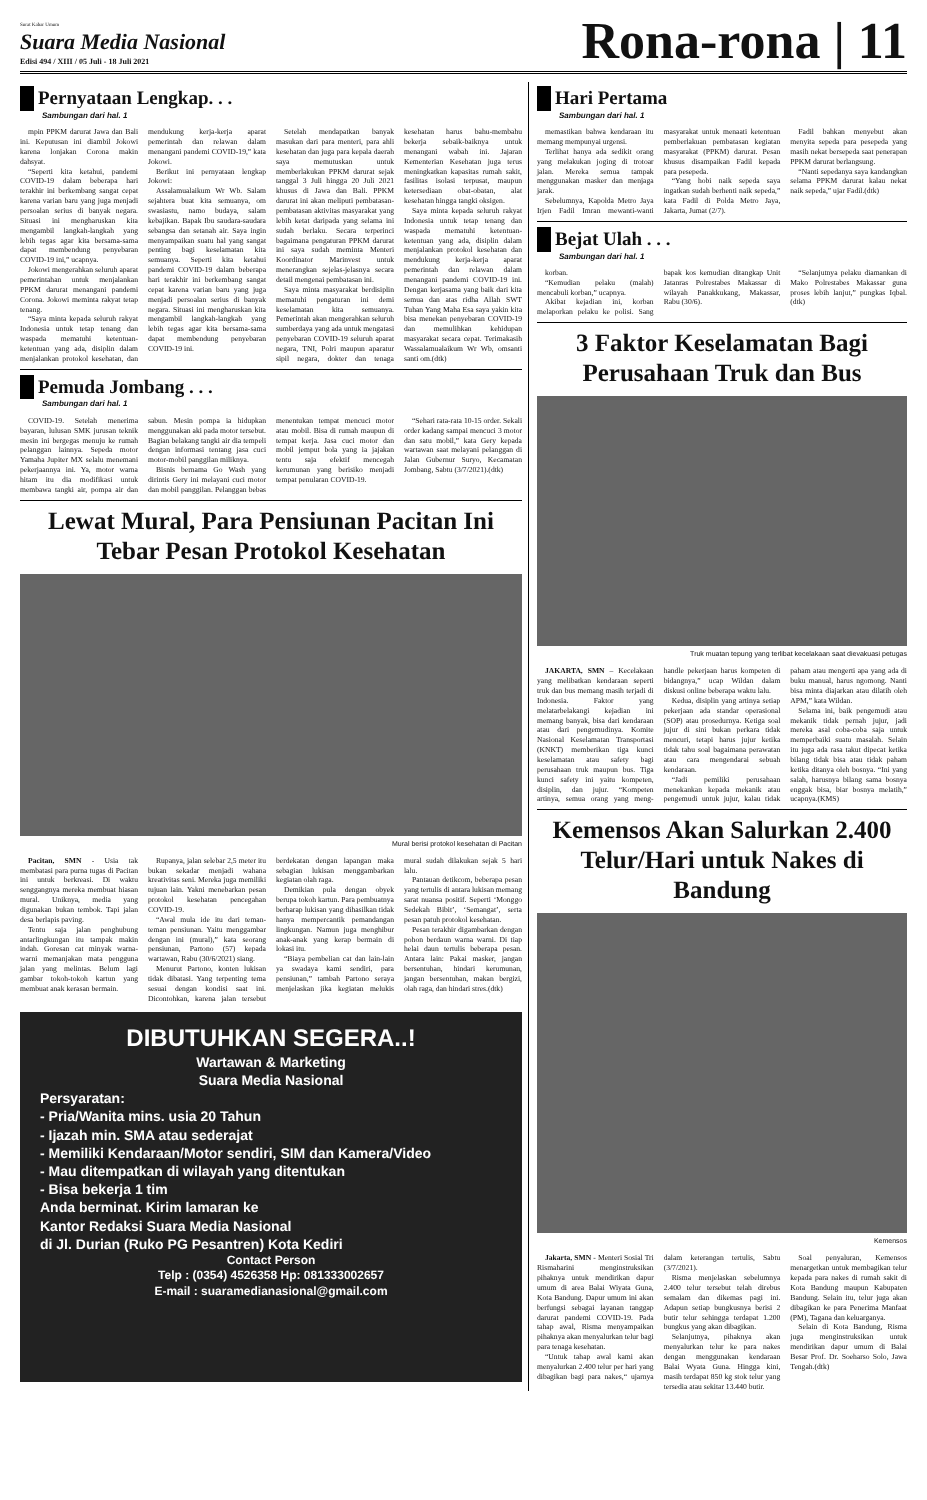Surat Kabar Umum
Suara Media Nasional
Edisi 494 / XIII / 05 Juli - 18 Juli 2021
Rona-rona | 11
Pernyataan Lengkap. . .
Sambungan dari hal. 1
mpin PPKM darurat Jawa dan Bali ini. Keputusan ini diambil Jokowi karena lonjakan Corona makin dahsyat.
“Seperti kita ketahui, pandemi COVID-19 dalam beberapa hari terakhir ini berkembang sangat cepat karena varian baru yang juga menjadi persoalan serius di banyak negara. Situasi ini mengharuskan kita mengambil langkah-langkah yang lebih tegas agar kita bersama-sama dapat membendung penyebaran COVID-19 ini,” ucapnya.
Jokowi mengerahkan seluruh aparat pemerintahan untuk menjalankan PPKM darurat menangani pandemi Corona. Jokowi meminta rakyat tetap tenang.
“Saya minta kepada seluruh rakyat Indonesia untuk tetap tenang dan waspada mematuhi ketentuan-ketentuan yang ada, disiplin dalam menjalankan protokol kesehatan, dan mendukung kerja-kerja aparat pemerintah dan relawan dalam menangani pandemi COVID-19,” kata Jokowi.
Berikut ini pernyataan lengkap Jokowi:
Assalamualaikum Wr Wb. Salam sejahtera buat kita semuanya, om swasiastu, namo budaya, salam kebajikan. Bapak Ibu saudara-saudara sebangsa dan setanah air. Saya ingin menyampaikan suatu hal yang sangat penting bagi keselamatan kita semuanya. Seperti kita ketahui pandemi COVID-19 dalam beberapa hari terakhir ini berkembang sangat cepat karena varian baru yang juga menjadi persoalan serius di banyak negara. Situasi ini mengharuskan kita mengambil langkah-langkah yang lebih tegas agar kita bersama-sama dapat membendung penyebaran COVID-19 ini.
Setelah mendapatkan banyak masukan dari para menteri, para ahli kesehatan dan juga para kepala daerah saya memutuskan untuk memberlakukan PPKM darurat sejak tanggal 3 Juli hingga 20 Juli 2021 khusus di Jawa dan Bali. PPKM darurat ini akan meliputi pembatasan-pembatasan aktivitas masyarakat yang lebih ketat daripada yang selama ini sudah berlaku. Secara terperinci bagaimana pengaturan PPKM darurat ini saya sudah meminta Menteri Koordinator Marinvest untuk menerangkan sejelas-jelasnya secara detail mengenai pembatasan ini.
Saya minta masyarakat berdisiplin mematuhi pengaturan ini demi keselamatan kita semuanya. Pemerintah akan mengerahkan seluruh sumberdaya yang ada untuk mengatasi penyebaran COVID-19 seluruh aparat negara, TNI, Polri maupun aparatur sipil negara, dokter dan tenaga kesehatan harus bahu-membahu bekerja sebaik-baiknya untuk menangani wabah ini. Jajaran Kementerian Kesehatan juga terus meningkatkan kapasitas rumah sakit, fasilitas isolasi terpusat, maupun ketersediaan obat-obatan, alat kesehatan hingga tangki oksigen.
Saya minta kepada seluruh rakyat Indonesia untuk tetap tenang dan waspada mematuhi ketentuan-ketentuan yang ada, disiplin dalam menjalankan protokol kesehatan dan mendukung kerja-kerja aparat pemerintah dan relawan dalam menangani pandemi COVID-19 ini. Dengan kerjasama yang baik dari kita semua dan atas ridha Allah SWT Tuhan Yang Maha Esa saya yakin kita bisa menekan penyebaran COVID-19 dan memulihkan kehidupan masyarakat secara cepat. Terimakasih Wassalamualaikum Wr Wb, omsanti santi om.(dtk)
Pemuda Jombang . . .
Sambungan dari hal. 1
COVID-19. Setelah menerima bayaran, lulusan SMK jurusan teknik mesin ini bergegas menuju ke rumah pelanggan lainnya. Sepeda motor Yamaha Jupiter MX selalu menemani pekerjaannya ini. Ya, motor warna hitam itu dia modifikasi untuk membawa tangki air, pompa air dan sabun. Mesin pompa ia hidupkan menggunakan aki pada motor tersebut. Bagian belakang tangki air dia tempeli dengan informasi tentang jasa cuci motor-mobil panggilan miliknya.
Bisnis bernama Go Wash yang dirintis Gery ini melayani cuci motor dan mobil panggilan. Pelanggan bebas menentukan tempat mencuci motor atau mobil. Bisa di rumah maupun di tempat kerja. Jasa cuci motor dan mobil jemput bola yang ia jajakan tentu saja efektif mencegah kerumunan yang berisiko menjadi tempat penularan COVID-19.
“Sehari rata-rata 10-15 order. Sekali order kadang sampai mencuci 3 motor dan satu mobil,” kata Gery kepada wartawan saat melayani pelanggan di Jalan Gubernur Suryo, Kecamatan Jombang, Sabtu (3/7/2021).(dtk)
Lewat Mural, Para Pensiunan Pacitan Ini Tebar Pesan Protokol Kesehatan
Mural berisi protokol kesehatan di Pacitan
Pacitan, SMN - Usia tak membatasi para purna tugas di Pacitan ini untuk berkreasi. Di waktu senggangnya mereka membuat hiasan mural. Uniknya, media yang digunakan bukan tembok. Tapi jalan desa berlapis paving.
Tentu saja jalan penghubung antarlingkungan itu tampak makin indah. Goresan cat minyak warna-warni memanjakan mata pengguna jalan yang melintas. Belum lagi gambar tokoh-tokoh kartun yang membuat anak kerasan bermain.
Rupanya, jalan selebar 2,5 meter itu bukan sekadar menjadi wahana kreativitas seni. Mereka juga memiliki tujuan lain. Yakni menebarkan pesan protokol kesehatan pencegahan COVID-19.
“Awal mula ide itu dari teman-teman pensiunan. Yaitu menggambar dengan ini (mural),” kata seorang pensiunan, Partono (57) kepada wartawan, Rabu (30/6/2021) siang.
Menurut Partono, konten lukisan tidak dibatasi. Yang terpenting tema sesuai dengan kondisi saat ini. Dicontohkan, karena jalan tersebut berdekatan dengan lapangan maka sebagian lukisan menggambarkan kegiatan olah raga.
Demikian pula dengan obyek berupa tokoh kartun. Para pembuatnya berharap lukisan yang dihasilkan tidak hanya mempercantik pemandangan lingkungan. Namun juga menghibur anak-anak yang kerap bermain di lokasi itu.
“Biaya pembelian cat dan lain-lain ya swadaya kami sendiri, para pensiunan,” tambah Partono seraya menjelaskan jika kegiatan melukis mural sudah dilakukan sejak 5 hari lalu.
Pantauan detikcom, beberapa pesan yang tertulis di antara lukisan memang sarat nuansa positif. Seperti ‘Monggo Sedekah Bibit’, ‘Semangat’, serta pesan patuh protokol kesehatan.
Pesan terakhir digambarkan dengan pohon berdaun warna warni. Di tiap helai daun tertulis beberapa pesan. Antara lain: Pakai masker, jangan bersentuhan, hindari kerumunan, jangan bersentuhan, makan bergizi, olah raga, dan hindari stres.(dtk)
DIBUTUHKAN SEGERA..!
Wartawan & Marketing
Suara Media Nasional
Persyaratan:
- Pria/Wanita mins. usia 20 Tahun
- Ijazah min. SMA atau sederajat
- Memiliki Kendaraan/Motor sendiri, SIM dan Kamera/Video
- Mau ditempatkan di wilayah yang ditentukan
- Bisa bekerja 1 tim
Anda berminat. Kirim lamaran ke
Kantor Redaksi Suara Media Nasional
di Jl. Durian (Ruko PG Pesantren) Kota Kediri
Contact Person
Telp : (0354) 4526358 Hp: 081333002657
E-mail : suaramedianasional@gmail.com
Hari Pertama
Sambungan dari hal. 1
memastikan bahwa kendaraan itu memang mempunyai urgensi.
Terlihat hanya ada sedikit orang yang melakukan joging di trotoar jalan. Mereka semua tampak menggunakan masker dan menjaga jarak.
Sebelumnya, Kapolda Metro Jaya Irjen Fadil Imran mewanti-wanti masyarakat untuk menaati ketentuan pemberlakuan pembatasan kegiatan masyarakat (PPKM) darurat. Pesan khusus disampaikan Fadil kepada para pesepeda.
“Yang hobi naik sepeda saya ingatkan sudah berhenti naik sepeda,” kata Fadil di Polda Metro Jaya, Jakarta, Jumat (2/7).
Fadil bahkan menyebut akan menyita sepeda para pesepeda yang masih nekat bersepeda saat penerapan PPKM darurat berlangsung.
“Nanti sepedanya saya kandangkan selama PPKM darurat kalau nekat naik sepeda,” ujar Fadil.(dtk)
Bejat Ulah . . .
Sambungan dari hal. 1
korban.
“Kemudian pelaku (malah) mencabuli korban,” ucapnya.
Akibat kejadian ini, korban melaporkan pelaku ke polisi. Sang bapak kos kemudian ditangkap Unit Jatanras Polrestabes Makassar di wilayah Panakkukang, Makassar, Rabu (30/6).
“Selanjutnya pelaku diamankan di Mako Polrestabes Makassar guna proses lebih lanjut,” pungkas Iqbal.(dtk)
3 Faktor Keselamatan Bagi Perusahaan Truk dan Bus
Truk muatan tepung yang terlibat kecelakaan saat dievakuasi petugas
JAKARTA, SMN – Kecelakaan yang melibatkan kendaraan seperti truk dan bus memang masih terjadi di Indonesia. Faktor yang melatarbelakangi kejadian ini memang banyak, bisa dari kendaraan atau dari pengemudinya. Komite Nasional Keselamatan Transportasi (KNKT) memberikan tiga kunci keselamatan atau safety bagi perusahaan truk maupun bus. Tiga kunci safety ini yaitu kompeten, disiplin, dan jujur. “Kompeten artinya, semua orang yang meng-handle pekerjaan harus kompeten di bidangnya,” ucap Wildan dalam diskusi online beberapa waktu lalu.
Kedua, disiplin yang artinya setiap pekerjaan ada standar operasional (SOP) atau prosedurnya. Ketiga soal jujur di sini bukan perkara tidak mencuri, tetapi harus jujur ketika tidak tahu soal bagaimana perawatan atau cara mengendarai sebuah kendaraan.
“Jadi pemiliki perusahaan menekankan kepada mekanik atau pengemudi untuk jujur, kalau tidak paham atau mengerti apa yang ada di buku manual, harus ngomong. Nanti bisa minta diajarkan atau dilatih oleh APM,” kata Wildan.
Selama ini, baik pengemudi atau mekanik tidak pernah jujur, jadi mereka asal coba-coba saja untuk memperbaiki suatu masalah. Selain itu juga ada rasa takut dipecat ketika bilang tidak bisa atau tidak paham ketika ditanya oleh bosnya. “Ini yang salah, harusnya bilang sama bosnya enggak bisa, biar bosnya melatih,” ucapnya.(KMS)
Kemensos Akan Salurkan 2.400 Telur/Hari untuk Nakes di Bandung
Kemensos
Jakarta, SMN - Menteri Sosial Tri Rismaharini menginstruksikan pihaknya untuk mendirikan dapur umum di area Balai Wiyata Guna, Kota Bandung. Dapur umum ini akan berfungsi sebagai layanan tanggap darurat pandemi COVID-19. Pada tahap awal, Risma menyampaikan pihaknya akan menyalurkan telur bagi para tenaga kesehatan.
“Untuk tahap awal kami akan menyalurkan 2.400 telur per hari yang dibagikan bagi para nakes,“ ujarnya dalam keterangan tertulis, Sabtu (3/7/2021).
Risma menjelaskan sebelumnya 2.400 telur tersebut telah direbus semalam dan dikemas pagi ini. Adapun setiap bungkusnya berisi 2 butir telur sehingga terdapat 1.200 bungkus yang akan dibagikan.
Selanjutnya, pihaknya akan menyalurkan telur ke para nakes dengan menggunakan kendaraan Balai Wyata Guna. Hingga kini, masih terdapat 850 kg stok telur yang tersedia atau sekitar 13.440 butir.
Soal penyaluran, Kemensos menargetkan untuk membagikan telur kepada para nakes di rumah sakit di Kota Bandung maupun Kabupaten Bandung. Selain itu, telur juga akan dibagikan ke para Penerima Manfaat (PM), Tagana dan keluarganya.
Selain di Kota Bandung, Risma juga menginstruksikan untuk mendirikan dapur umum di Balai Besar Prof. Dr. Soeharso Solo, Jawa Tengah.(dtk)